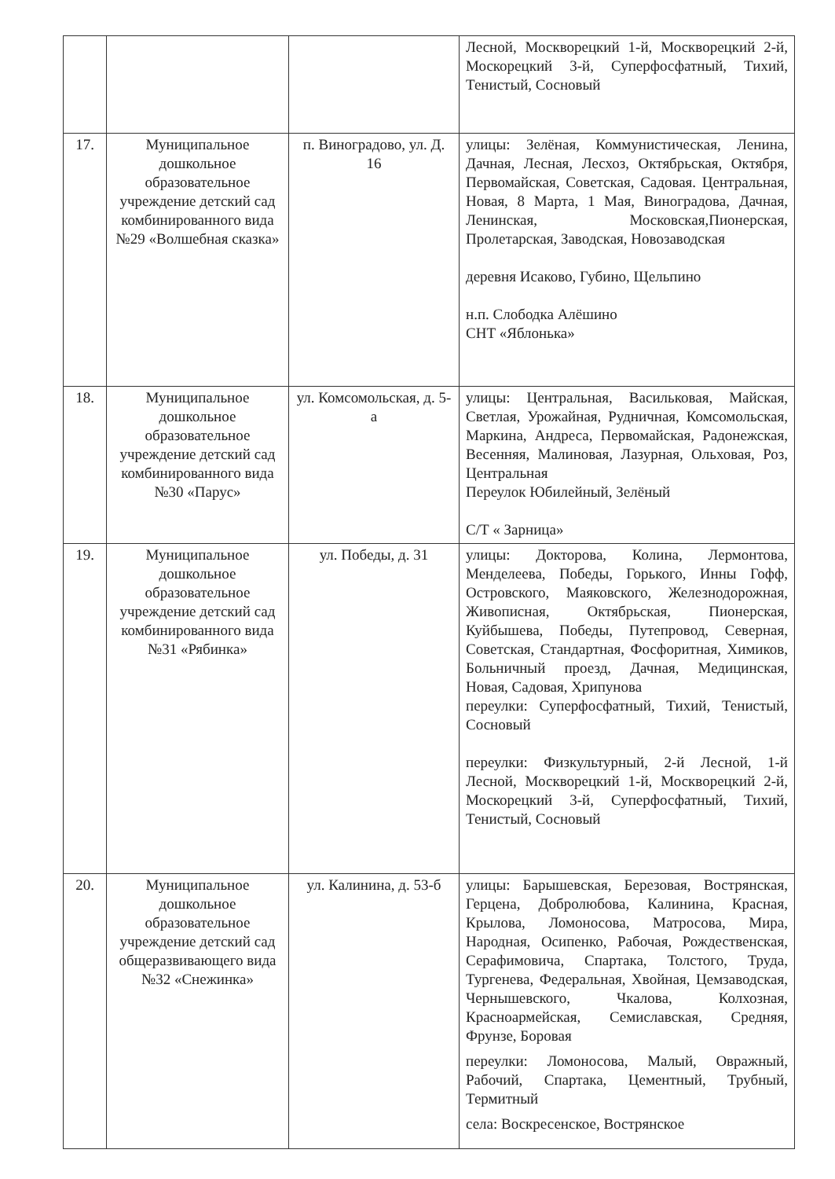| | | | Лесной, Москворецкий 1-й, Москворецкий 2-й, Москорецкий 3-й, Суперфосфатный, Тихий, Тенистый, Сосновый |
| 17. | Муниципальное дошкольное образовательное учреждение детский сад комбинированного вида №29 «Волшебная сказка» | п. Виноградово, ул. Д. 16 | улицы: Зелёная, Коммунистическая, Ленина, Дачная, Лесная, Лесхоз, Октябрьская, Октября, Первомайская, Советская, Садовая. Центральная, Новая, 8 Марта, 1 Мая, Виноградова, Дачная, Ленинская, Московская,Пионерская, Пролетарская, Заводская, Новозаводская деревня Исаково, Губино, Щельпино н.п. Слободка Алёшино СНТ «Яблонька» |
| 18. | Муниципальное дошкольное образовательное учреждение детский сад комбинированного вида №30 «Парус» | ул. Комсомольская, д. 5-а | улицы: Центральная, Васильковая, Майская, Светлая, Урожайная, Рудничная, Комсомольская, Маркина, Андреса, Первомайская, Радонежская, Весенняя, Малиновая, Лазурная, Ольховая, Роз, Центральная Переулок Юбилейный, Зелёный С/Т « Зарница» |
| 19. | Муниципальное дошкольное образовательное учреждение детский сад комбинированного вида №31 «Рябинка» | ул. Победы, д. 31 | улицы: Докторова, Колина, Лермонтова, Менделеева, Победы, Горького, Инны Гофф, Островского, Маяковского, Железнодорожная, Живописная, Октябрьская, Пионерская, Куйбышева, Победы, Путепровод, Северная, Советская, Стандартная, Фосфоритная, Химиков, Больничный проезд, Дачная, Медицинская, Новая, Садовая, Хрипунова переулки: Суперфосфатный, Тихий, Тенистый, Сосновый переулки: Физкультурный, 2-й Лесной, 1-й Лесной, Москворецкий 1-й, Москворецкий 2-й, Москорецкий 3-й, Суперфосфатный, Тихий, Тенистый, Сосновый |
| 20. | Муниципальное дошкольное образовательное учреждение детский сад общеразвивающего вида №32 «Снежинка» | ул. Калинина, д. 53-б | улицы: Барышевская, Березовая, Вострянская, Герцена, Добролюбова, Калинина, Красная, Крылова, Ломоносова, Матросова, Мира, Народная, Осипенко, Рабочая, Рождественская, Серафимовича, Спартака, Толстого, Труда, Тургенева, Федеральная, Хвойная, Цемзаводская, Чернышевского, Чкалова, Колхозная, Красноармейская, Семиславская, Средняя, Фрунзе, Боровая переулки: Ломоносова, Малый, Овражный, Рабочий, Спартака, Цементный, Трубный, Термитный села: Воскресенское, Вострянское |